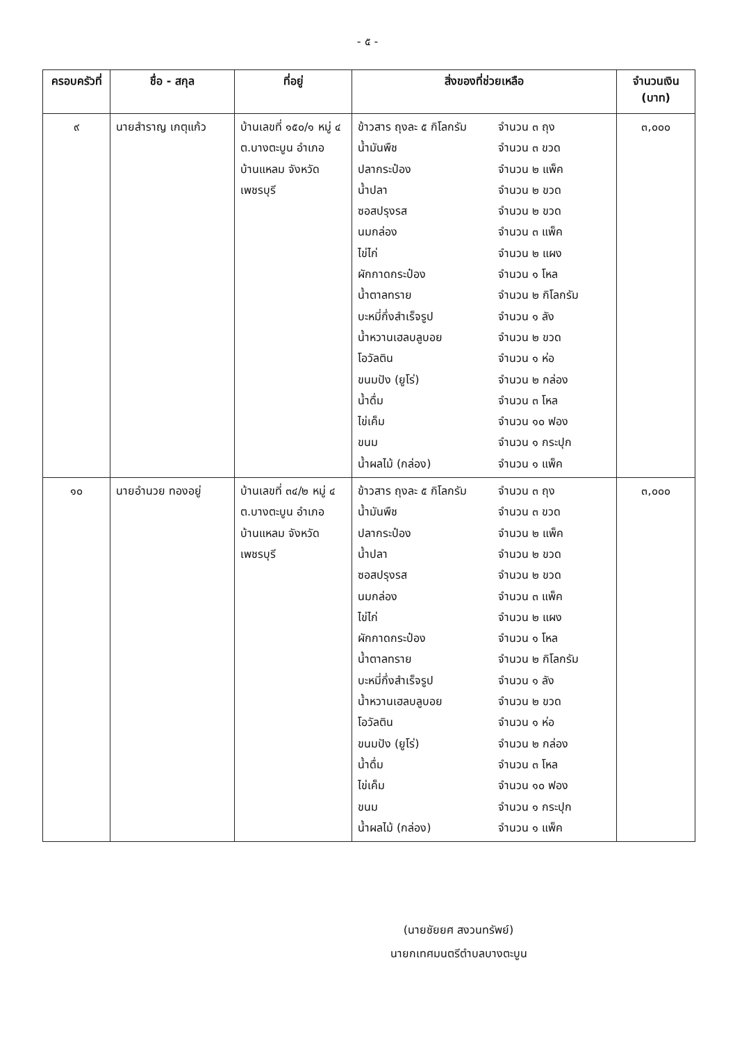- ๕ -
| ครอบครัวที่ | ชื่อ - สกุล | ที่อยู่ | สิ่งของที่ช่วยเหลือ | จำนวนเงิน (บาท) |
| --- | --- | --- | --- | --- |
| ๙ | นายสำราญ เกตุแก้ว | บ้านเลขที่ ๑๕๐/๑ หมู่ ๔ ต.บางตะบูน อำเภอบ้านแหลม จังหวัดเพชรบุรี | ข้าวสาร ถุงละ ๕ กิโลกรัม จำนวน ๓ ถุง น้ำมันพืช จำนวน ๓ ขวด ปลากระป๋อง จำนวน ๒ แพ็ค น้ำปลา จำนวน ๒ ขวด ซอสปรุงรส จำนวน ๒ ขวด นมกล่อง จำนวน ๓ แพ็ค ไข่ไก่ จำนวน ๒ แผง ผักกาดกระป๋อง จำนวน ๑ โหล น้ำตาลทราย จำนวน ๒ กิโลกรัม บะหมี่กึ่งสำเร็จรูป จำนวน ๑ ลัง น้ำหวานเฮลบลูบอย จำนวน ๒ ขวด โอวัลติน จำนวน ๑ ห่อ ขนมปัง (ยูโร่) จำนวน ๒ กล่อง น้ำดื่ม จำนวน ๓ โหล ไข่เค็ม จำนวน ๑๐ ฟอง ขนม จำนวน ๑ กระปุก น้ำผลไม้ (กล่อง) จำนวน ๑ แพ็ค | ๓,๐๐๐ |
| ๑๐ | นายอำนวย ทองอยู่ | บ้านเลขที่ ๓๔/๒ หมู่ ๔ ต.บางตะบูน อำเภอบ้านแหลม จังหวัดเพชรบุรี | ข้าวสาร ถุงละ ๕ กิโลกรัม จำนวน ๓ ถุง น้ำมันพืช จำนวน ๓ ขวด ปลากระป๋อง จำนวน ๒ แพ็ค น้ำปลา จำนวน ๒ ขวด ซอสปรุงรส จำนวน ๒ ขวด นมกล่อง จำนวน ๓ แพ็ค ไข่ไก่ จำนวน ๒ แผง ผักกาดกระป๋อง จำนวน ๑ โหล น้ำตาลทราย จำนวน ๒ กิโลกรัม บะหมี่กึ่งสำเร็จรูป จำนวน ๑ ลัง น้ำหวานเฮลบลูบอย จำนวน ๒ ขวด โอวัลติน จำนวน ๑ ห่อ ขนมปัง (ยูโร่) จำนวน ๒ กล่อง น้ำดื่ม จำนวน ๓ โหล ไข่เค็ม จำนวน ๑๐ ฟอง ขนม จำนวน ๑ กระปุก น้ำผลไม้ (กล่อง) จำนวน ๑ แพ็ค | ๓,๐๐๐ |
(นายชัยยศ สงวนทรัพย์)
นายกเทศมนตรีตำบลบางตะบูน